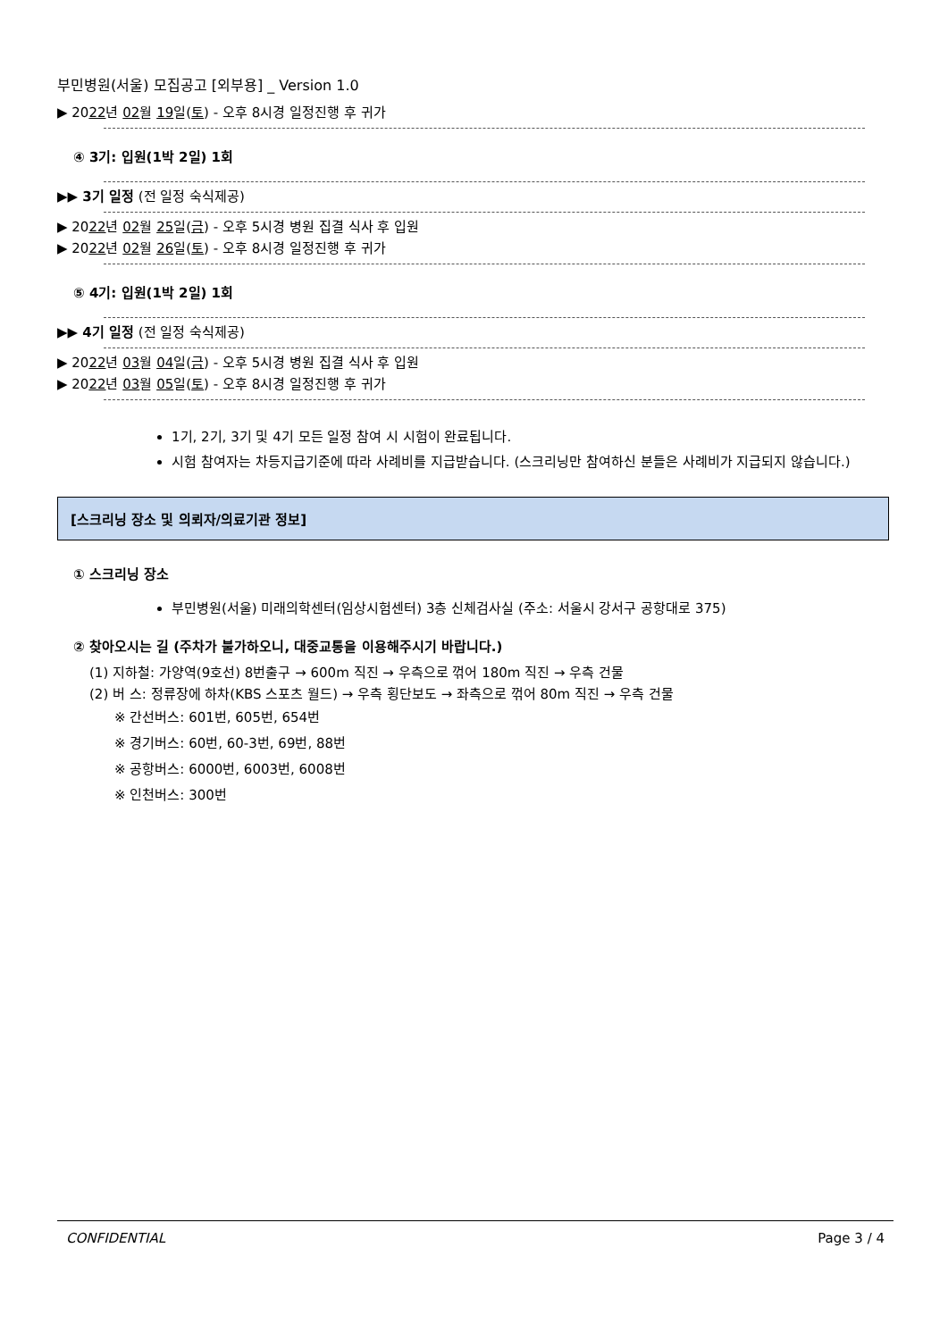부민병원(서울) 모집공고 [외부용] _ Version 1.0
▶ 2022년 02월 19일(토) - 오후 8시경 일정진행 후 귀가
④ 3기: 입원(1박 2일) 1회
▶▶ 3기 일정 (전 일정 숙식제공)
▶ 2022년 02월 25일(금) - 오후 5시경 병원 집결 식사 후 입원
▶ 2022년 02월 26일(토) - 오후 8시경 일정진행 후 귀가
⑤ 4기: 입원(1박 2일) 1회
▶▶ 4기 일정 (전 일정 숙식제공)
▶ 2022년 03월 04일(금) - 오후 5시경 병원 집결 식사 후 입원
▶ 2022년 03월 05일(토) - 오후 8시경 일정진행 후 귀가
1기, 2기, 3기 및 4기 모든 일정 참여 시 시험이 완료됩니다.
시험 참여자는 차등지급기준에 따라 사례비를 지급받습니다. (스크리닝만 참여하신 분들은 사례비가 지급되지 않습니다.)
[스크리닝 장소 및 의뢰자/의료기관 정보]
① 스크리닝 장소
부민병원(서울) 미래의학센터(임상시험센터) 3층 신체검사실 (주소: 서울시 강서구 공항대로 375)
② 찾아오시는 길 (주차가 불가하오니, 대중교통을 이용해주시기 바랍니다.)
(1) 지하철: 가양역(9호선) 8번출구 → 600m 직진 → 우측으로 꺾어 180m 직진 → 우측 건물
(2) 버 스: 정류장에 하차(KBS 스포츠 월드) → 우측 횡단보도 → 좌측으로 꺾어 80m 직진 → 우측 건물
※ 간선버스: 601번, 605번, 654번
※ 경기버스: 60번, 60-3번, 69번, 88번
※ 공항버스: 6000번, 6003번, 6008번
※ 인천버스: 300번
CONFIDENTIAL Page 3 / 4